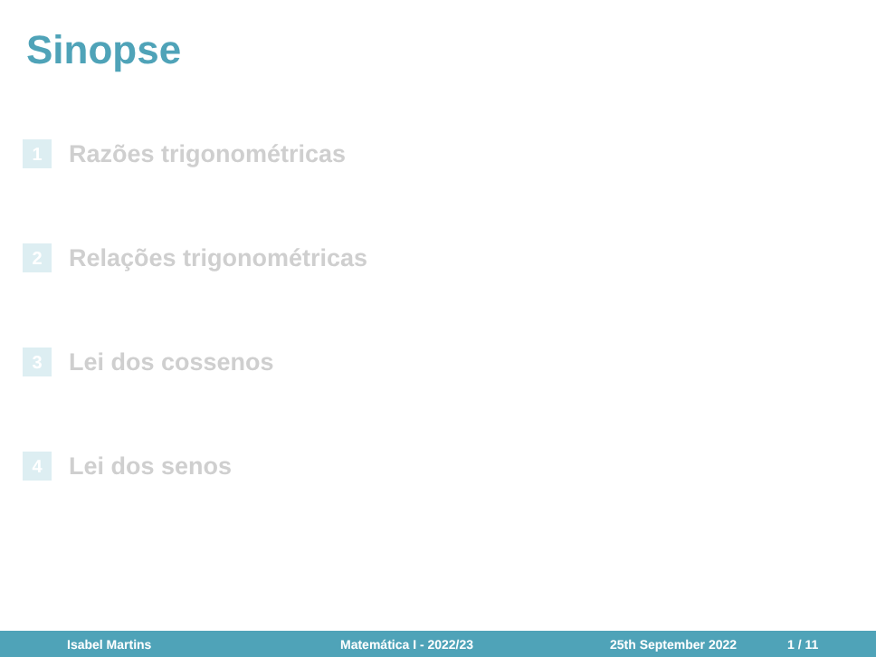Sinopse
1 Razões trigonométricas
2 Relações trigonométricas
3 Lei dos cossenos
4 Lei dos senos
Isabel Martins Matemática I - 2022/23 25th September 2022 1 / 11